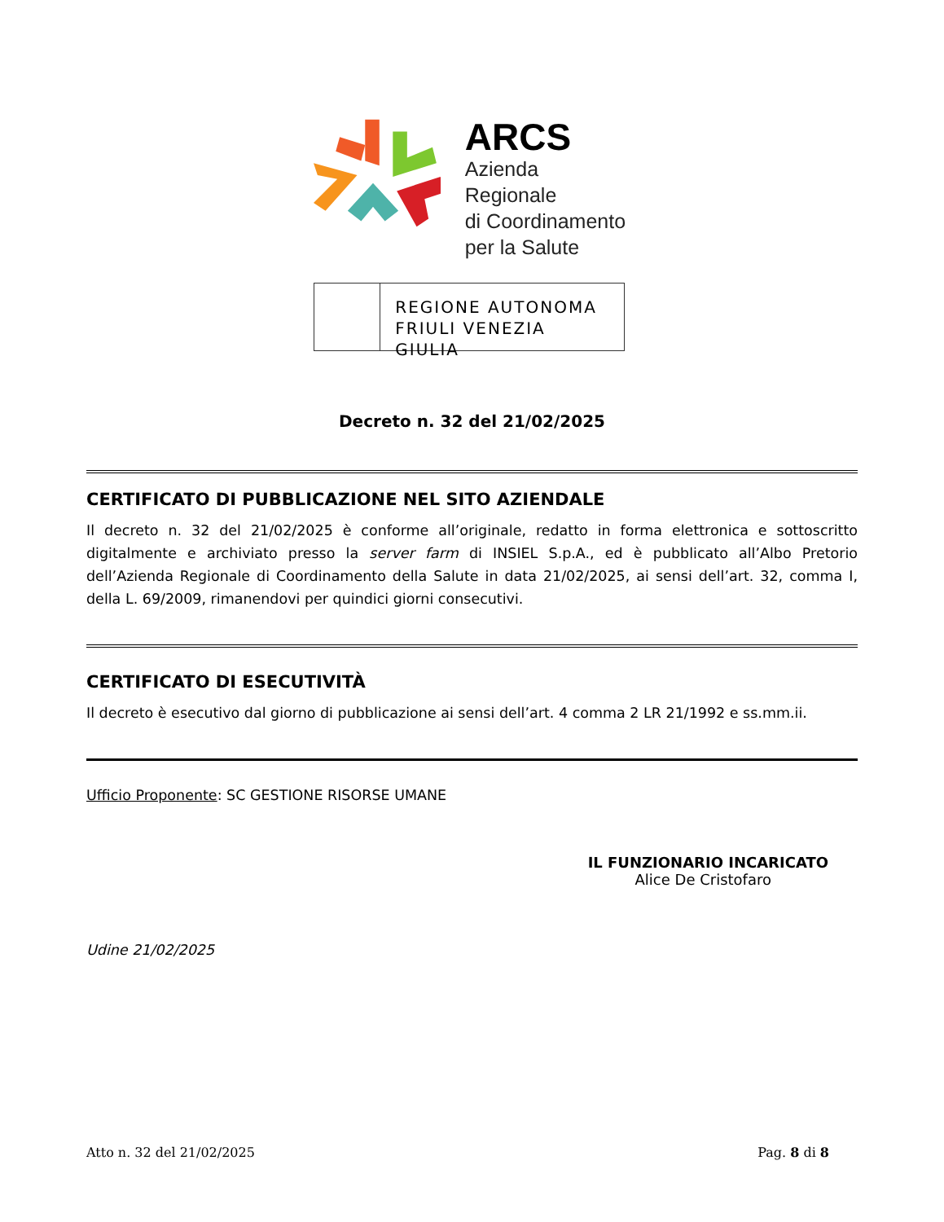ARCS
Azienda Regionale
di Coordinamento
per la Salute
REGIONE AUTONOMA
FRIULI VENEZIA GIULIA
Decreto n. 32 del 21/02/2025
CERTIFICATO DI PUBBLICAZIONE NEL SITO AZIENDALE
Il decreto n. 32 del 21/02/2025 è conforme all’originale, redatto in forma elettronica e sottoscritto digitalmente e archiviato presso la server farm di INSIEL S.p.A., ed è pubblicato all’Albo Pretorio dell’Azienda Regionale di Coordinamento della Salute in data 21/02/2025, ai sensi dell’art. 32, comma I, della L. 69/2009, rimanendovi per quindici giorni consecutivi.
CERTIFICATO DI ESECUTIVITÀ
Il decreto è esecutivo dal giorno di pubblicazione ai sensi dell’art. 4 comma 2 LR 21/1992 e ss.mm.ii.
Ufficio Proponente: SC GESTIONE RISORSE UMANE
IL FUNZIONARIO INCARICATO
Alice De Cristofaro
Udine 21/02/2025
Atto n. 32 del 21/02/2025 Pag. 8 di 8